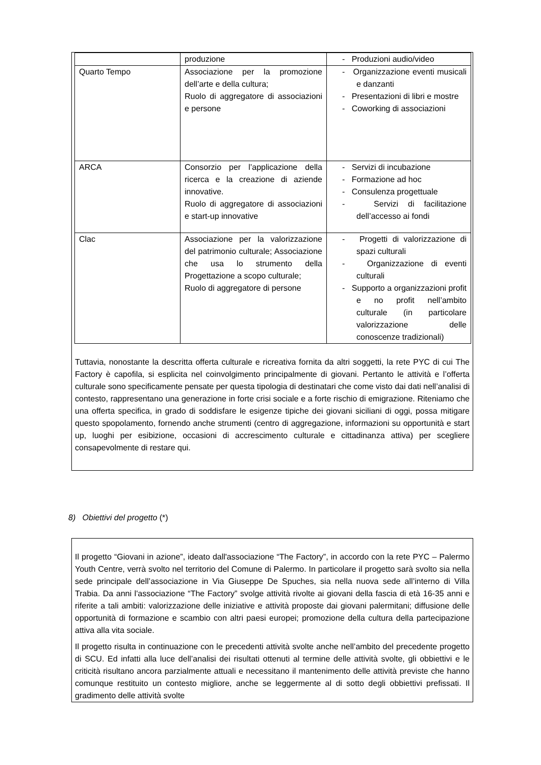| | produzione | - Produzioni audio/video |
| Quarto Tempo | Associazione per la promozione dell’arte e della cultura; Ruolo di aggregatore di associazioni e persone | - Organizzazione eventi musicali e danzanti - Presentazioni di libri e mostre - Coworking di associazioni |
| ARCA | Consorzio per l’applicazione della ricerca e la creazione di aziende innovative. Ruolo di aggregatore di associazioni e start-up innovative | - Servizi di incubazione - Formazione ad hoc - Consulenza progettuale - Servizi di facilitazione dell’accesso ai fondi |
| Clac | Associazione per la valorizzazione del patrimonio culturale; Associazione che usa lo strumento della Progettazione a scopo culturale; Ruolo di aggregatore di persone | - Progetti di valorizzazione di spazi culturali - Organizzazione di eventi culturali - Supporto a organizzazioni profit e no profit nell’ambito culturale (in particolare valorizzazione delle conoscenze tradizionali) |
Tuttavia, nonostante la descritta offerta culturale e ricreativa fornita da altri soggetti, la rete PYC di cui The Factory è capofila, si esplicita nel coinvolgimento principalmente di giovani. Pertanto le attività e l’offerta culturale sono specificamente pensate per questa tipologia di destinatari che come visto dai dati nell’analisi di contesto, rappresentano una generazione in forte crisi sociale e a forte rischio di emigrazione. Riteniamo che una offerta specifica, in grado di soddisfare le esigenze tipiche dei giovani siciliani di oggi, possa mitigare questo spopolamento, fornendo anche strumenti (centro di aggregazione, informazioni su opportunità e start up, luoghi per esibizione, occasioni di accrescimento culturale e cittadinanza attiva) per scegliere consapevolmente di restare qui.
8) Obiettivi del progetto (*)
Il progetto “Giovani in azione”, ideato dall'associazione “The Factory”, in accordo con la rete PYC – Palermo Youth Centre, verrà svolto nel territorio del Comune di Palermo. In particolare il progetto sarà svolto sia nella sede principale dell’associazione in Via Giuseppe De Spuches, sia nella nuova sede all’interno di Villa Trabia. Da anni l'associazione “The Factory” svolge attività rivolte ai giovani della fascia di età 16-35 anni e riferite a tali ambiti: valorizzazione delle iniziative e attività proposte dai giovani palermitani; diffusione delle opportunità di formazione e scambio con altri paesi europei; promozione della cultura della partecipazione attiva alla vita sociale.
Il progetto risulta in continuazione con le precedenti attività svolte anche nell’ambito del precedente progetto di SCU. Ed infatti alla luce dell’analisi dei risultati ottenuti al termine delle attività svolte, gli obbiettivi e le criticità risultano ancora parzialmente attuali e necessitano il mantenimento delle attività previste che hanno comunque restituito un contesto migliore, anche se leggermente al di sotto degli obbiettivi prefissati. Il gradimento delle attività svolte